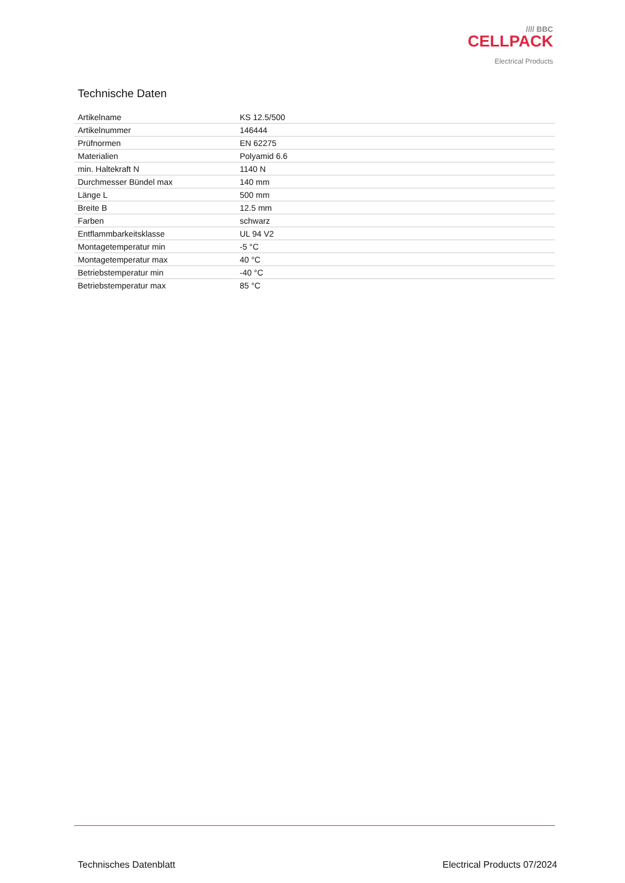//// BBC
CELLPACK
Electrical Products
Technische Daten
| Artikelname | KS 12.5/500 |
| Artikelnummer | 146444 |
| Prüfnormen | EN 62275 |
| Materialien | Polyamid 6.6 |
| min. Haltekraft N | 1140 N |
| Durchmesser Bündel max | 140 mm |
| Länge L | 500 mm |
| Breite B | 12.5 mm |
| Farben | schwarz |
| Entflammbarkeitsklasse | UL 94 V2 |
| Montagetemperatur min | -5 °C |
| Montagetemperatur max | 40 °C |
| Betriebstemperatur min | -40 °C |
| Betriebstemperatur max | 85 °C |
Technisches Datenblatt Electrical Products 07/2024